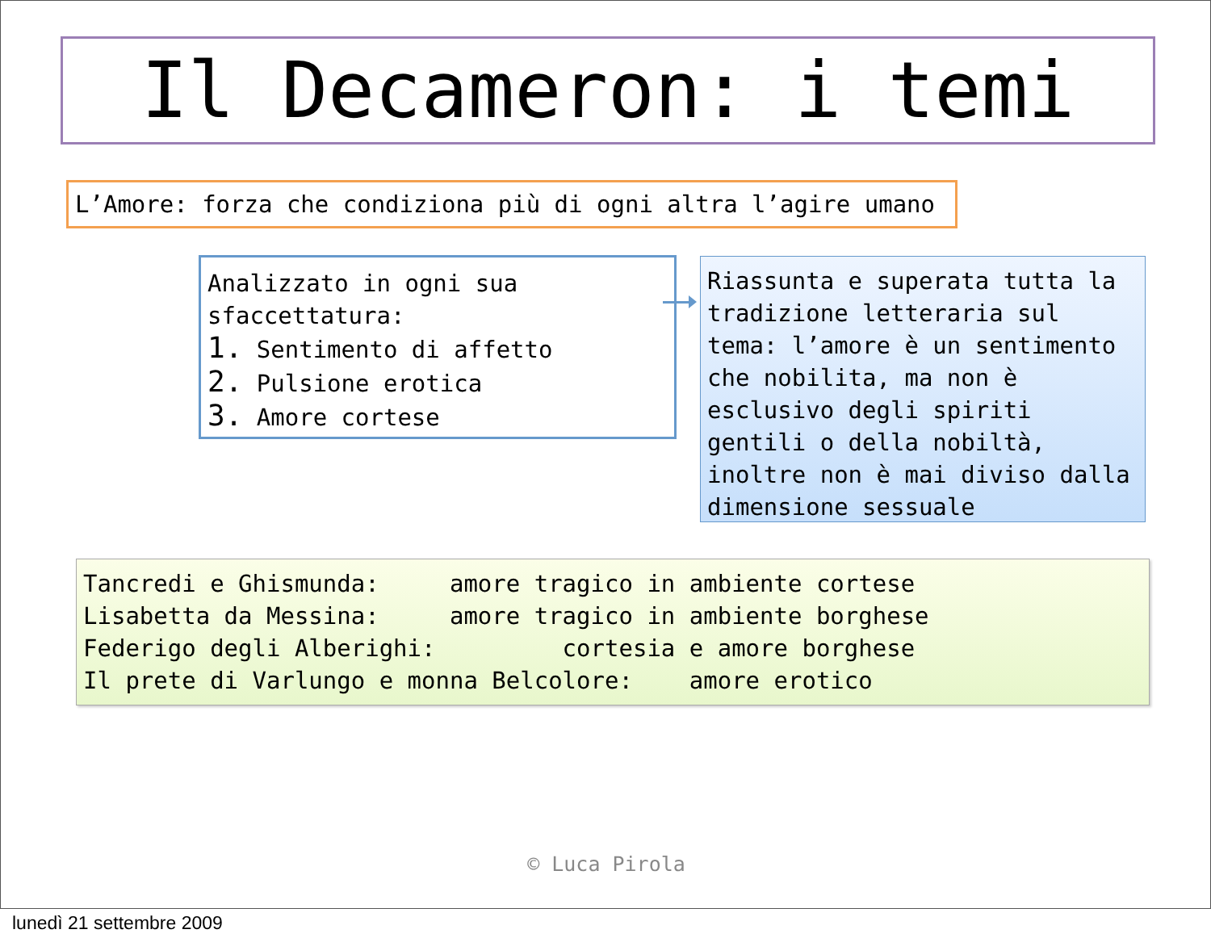Il Decameron: i temi
L’Amore: forza che condiziona più di ogni altra l’agire umano
Analizzato in ogni sua sfaccettatura:
1. Sentimento di affetto
2. Pulsione erotica
3. Amore cortese
Riassunta e superata tutta la tradizione letteraria sul tema: l’amore è un sentimento che nobilita, ma non è esclusivo degli spiriti gentili o della nobiltà, inoltre non è mai diviso dalla dimensione sessuale
Tancredi e Ghismunda: amore tragico in ambiente cortese Lisabetta da Messina: amore tragico in ambiente borghese Federigo degli Alberighi: cortesia e amore borghese Il prete di Varlungo e monna Belcolore: amore erotico
© Luca Pirola
lunedì 21 settembre 2009